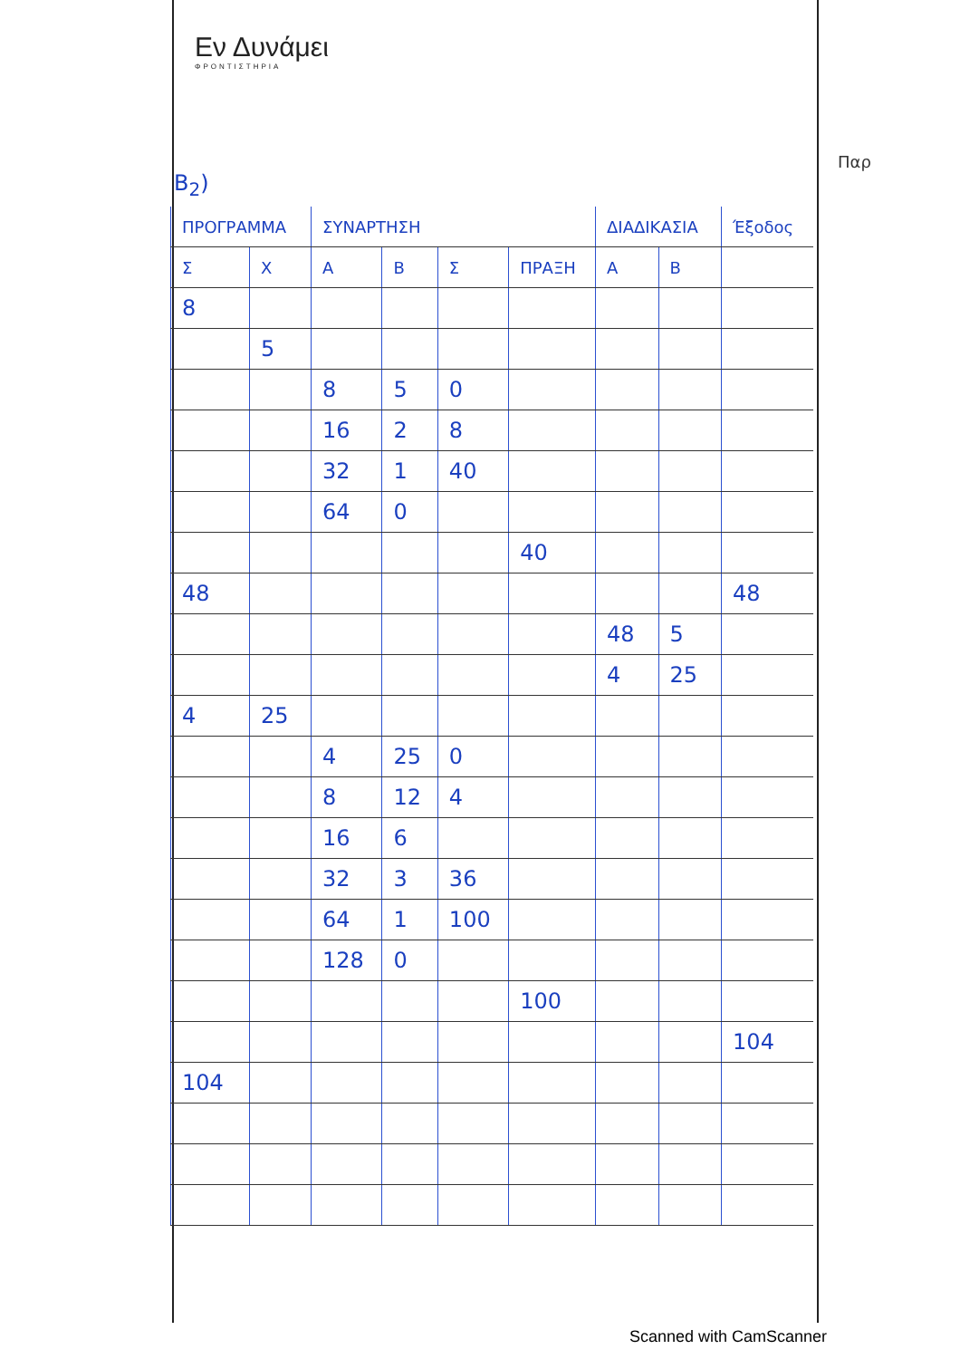Εν Δυνάμει
ΦΡΟΝΤΙΣΤΗΡΙΑ
Παρ
B<sub>2</sub>)
| ΠΡΟΓΡΑΜΜΑ | | ΣΥΝΑΡΤΗΣΗ | | | | ΔΙΑΔΙΚΑΣΙΑ | | Έξοδος |
| --- | --- | --- | --- | --- | --- | --- | --- | --- |
| Σ | Χ | Α | Β | Σ | ΠΡΑΞΗ | Α | Β | |
| 8 | | | | | | | | |
| | 5 | | | | | | | |
| | | 8 | 5 | 0 | | | | |
| | | 16 | 2 | 8 | | | | |
| | | 32 | 1 | 40 | | | | |
| | | 64 | 0 | | | | | |
| | | | | | 40 | | | |
| 48 | | | | | | | | 48 |
| | | | | | | 48 | 5 | |
| | | | | | | 4 | 25 | |
| 4 | 25 | | | | | | | |
| | | 4 | 25 | 0 | | | | |
| | | 8 | 12 | 4 | | | | |
| | | 16 | 6 | | | | | |
| | | 32 | 3 | 36 | | | | |
| | | 64 | 1 | 100 | | | | |
| | | 128 | 0 | | | | | |
| | | | | | 100 | | | |
| | | | | | | | | 104 |
| 104 | | | | | | | | |
Scanned with CamScanner